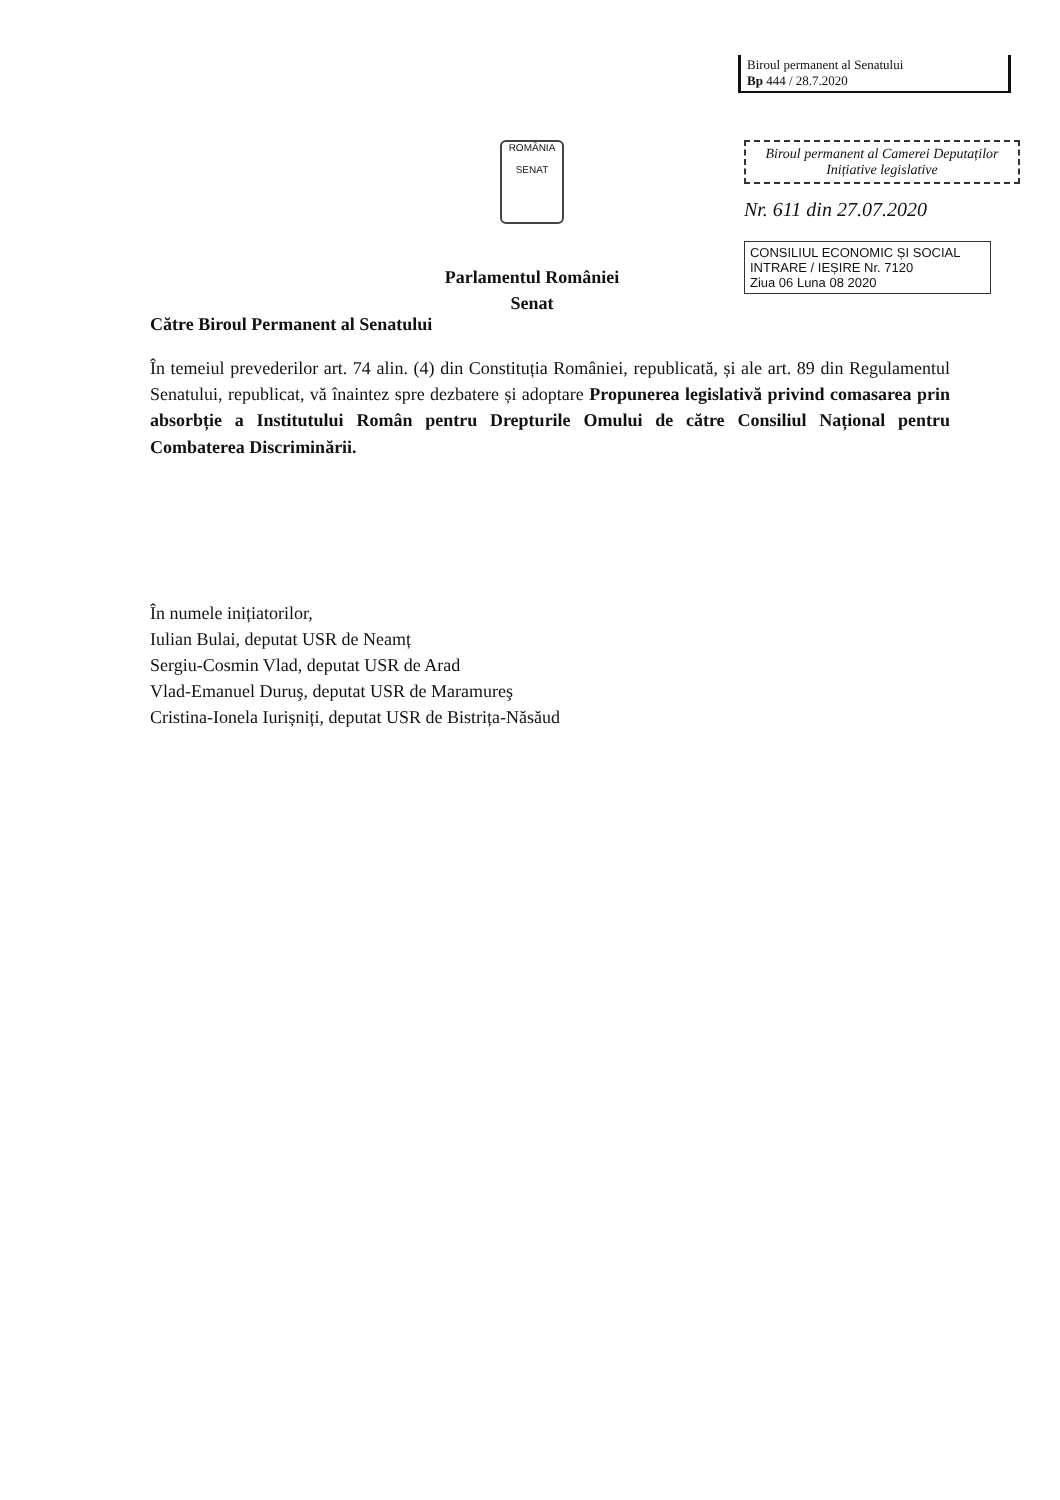Biroul permanent al Senatului
Bp 444 / 28.7.2020
ROMÂNIA
SENAT
Parlamentul României
Senat
Biroul permanent al Camerei Deputaților
Inițiative legislative
Nr. 611 din 27.07.2020
CONSILIUL ECONOMIC ȘI SOCIAL
INTRARE / IEȘIRE Nr. 7120
Ziua 06 Luna 08 2020
Către Biroul Permanent al Senatului
În temeiul prevederilor art. 74 alin. (4) din Constituția României, republicată, și ale art. 89 din Regulamentul Senatului, republicat, vă înaintez spre dezbatere și adoptare Propunerea legislativă privind comasarea prin absorbție a Institutului Român pentru Drepturile Omului de către Consiliul Național pentru Combaterea Discriminării.
În numele inițiatorilor,
Iulian Bulai, deputat USR de Neamț
Sergiu-Cosmin Vlad, deputat USR de Arad
Vlad-Emanuel Duruş, deputat USR de Maramureş
Cristina-Ionela Iurișniți, deputat USR de Bistrița-Năsăud